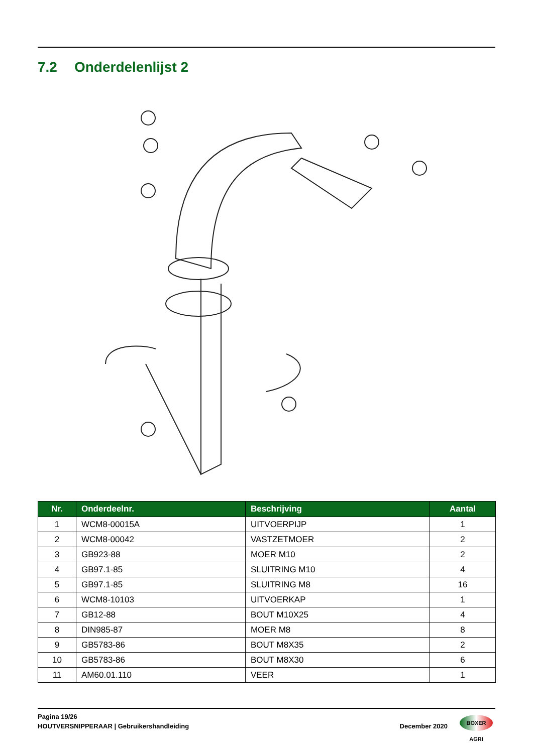7.2 Onderdelenlijst 2
| Nr. | Onderdeelnr. | Beschrijving | Aantal |
| --- | --- | --- | --- |
| 1 | WCM8-00015A | UITVOERPIJP | 1 |
| 2 | WCM8-00042 | VASTZETMOER | 2 |
| 3 | GB923-88 | MOER M10 | 2 |
| 4 | GB97.1-85 | SLUITRING M10 | 4 |
| 5 | GB97.1-85 | SLUITRING M8 | 16 |
| 6 | WCM8-10103 | UITVOERKAP | 1 |
| 7 | GB12-88 | BOUT M10X25 | 4 |
| 8 | DIN985-87 | MOER M8 | 8 |
| 9 | GB5783-86 | BOUT M8X35 | 2 |
| 10 | GB5783-86 | BOUT M8X30 | 6 |
| 11 | AM60.01.110 | VEER | 1 |
Pagina 19/26
HOUTVERSNIPPERAAR | Gebruikershandleiding December 2020
BOXER AGRI